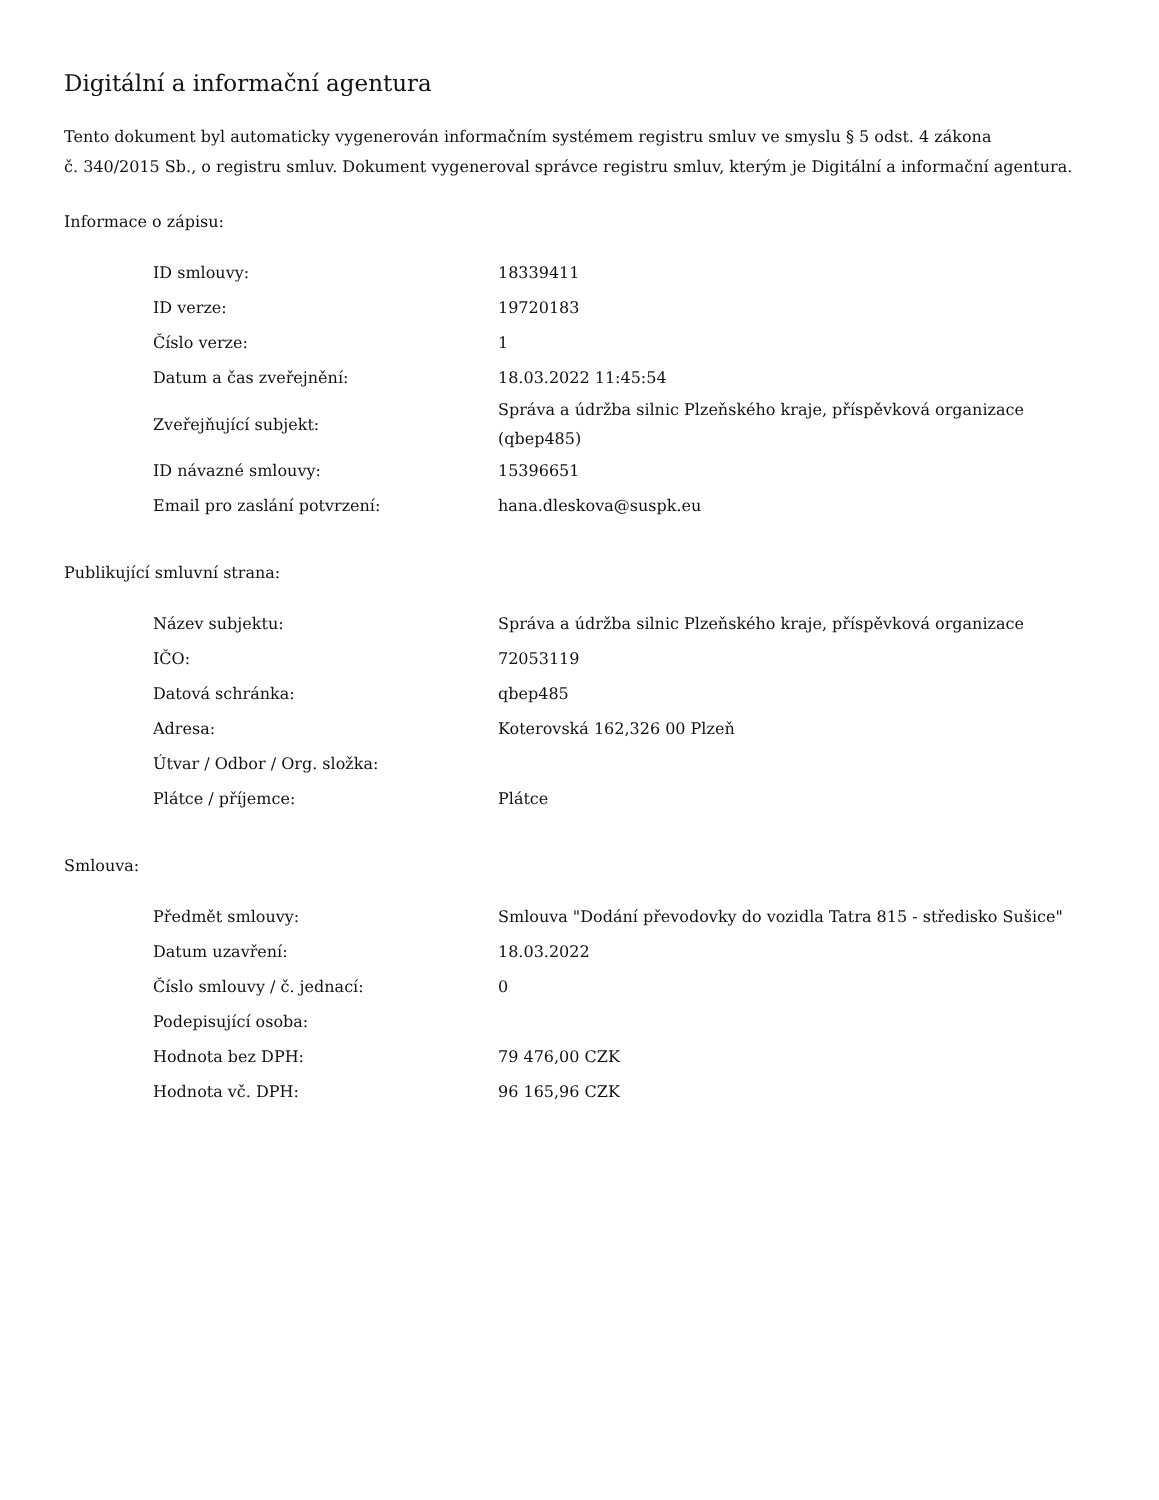Digitální a informační agentura
Tento dokument byl automaticky vygenerován informačním systémem registru smluv ve smyslu § 5 odst. 4 zákona
č. 340/2015 Sb., o registru smluv. Dokument vygeneroval správce registru smluv, kterým je Digitální a informační agentura.
Informace o zápisu:
| ID smlouvy: | 18339411 |
| ID verze: | 19720183 |
| Číslo verze: | 1 |
| Datum a čas zveřejnění: | 18.03.2022 11:45:54 |
| Zveřejňující subjekt: | Správa a údržba silnic Plzeňského kraje, příspěvková organizace (qbep485) |
| ID návazné smlouvy: | 15396651 |
| Email pro zaslání potvrzení: | hana.dleskova@suspk.eu |
Publikující smluvní strana:
| Název subjektu: | Správa a údržba silnic Plzeňského kraje, příspěvková organizace |
| IČO: | 72053119 |
| Datová schránka: | qbep485 |
| Adresa: | Koterovská 162,326 00 Plzeň |
| Útvar / Odbor / Org. složka: | |
| Plátce / příjemce: | Plátce |
Smlouva:
| Předmět smlouvy: | Smlouva "Dodání převodovky do vozidla Tatra 815 - středisko Sušice" |
| Datum uzavření: | 18.03.2022 |
| Číslo smlouvy / č. jednací: | 0 |
| Podepisující osoba: | |
| Hodnota bez DPH: | 79 476,00 CZK |
| Hodnota vč. DPH: | 96 165,96 CZK |